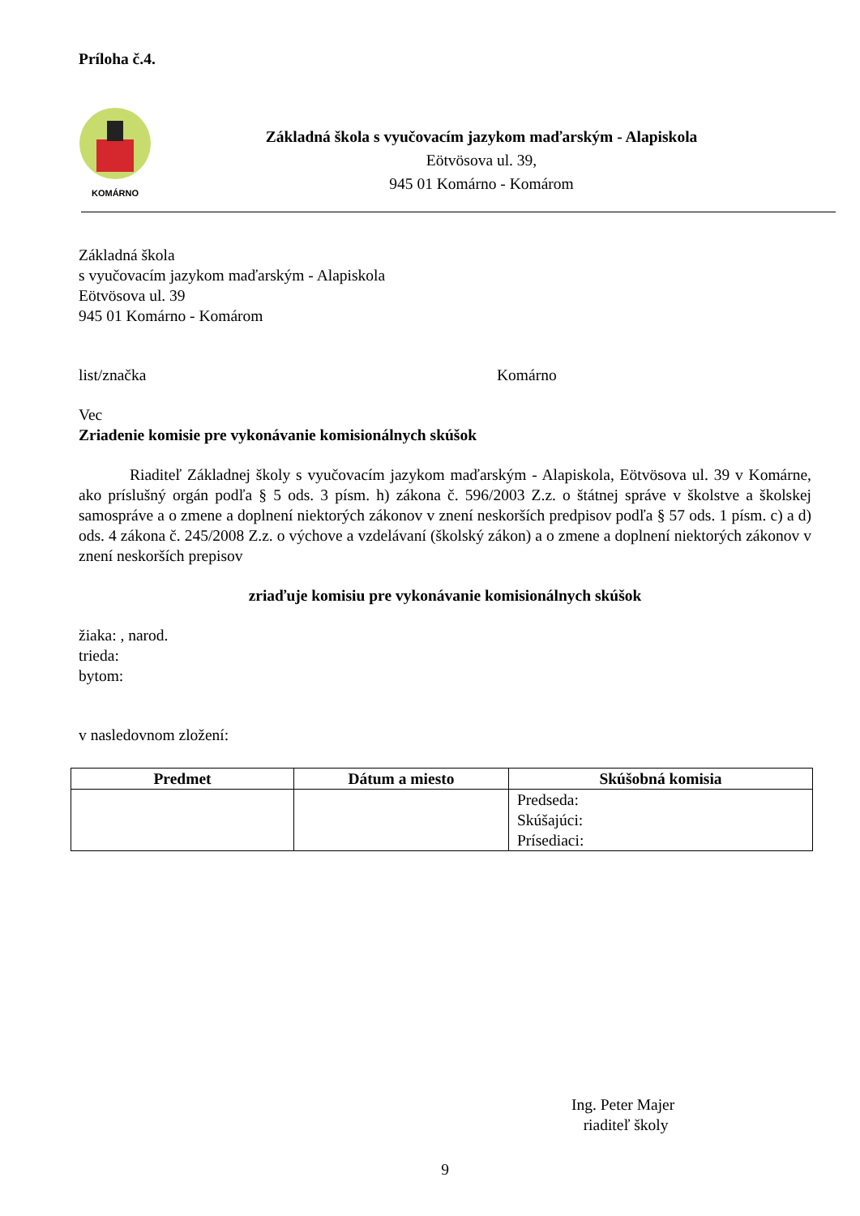Príloha č.4.
KOMÁRNO
Základná škola s vyučovacím jazykom maďarským - Alapiskola
Eötvösova ul. 39,
945 01 Komárno - Komárom
Základná škola
s vyučovacím jazykom maďarským - Alapiskola
Eötvösova ul. 39
945 01 Komárno - Komárom
list/značka Komárno
Vec
Zriadenie komisie pre vykonávanie komisionálnych skúšok
Riaditeľ Základnej školy s vyučovacím jazykom maďarským - Alapiskola, Eötvösova ul. 39 v Komárne, ako príslušný orgán podľa § 5 ods. 3 písm. h) zákona č. 596/2003 Z.z. o štátnej správe v školstve a školskej samospráve a o zmene a doplnení niektorých zákonov v znení neskorších predpisov podľa § 57 ods. 1 písm. c) a d) ods. 4 zákona č. 245/2008 Z.z. o výchove a vzdelávaní (školský zákon) a o zmene a doplnení niektorých zákonov v znení neskorších prepisov
zriaďuje komisiu pre vykonávanie komisionálnych skúšok
žiaka: , narod.
trieda:
bytom:
v nasledovnom zložení:
| Predmet | Dátum a miesto | Skúšobná komisia |
| --- | --- | --- |
| | | Predseda: Skúšajúci: Prísediaci: |
Ing. Peter Majer
riaditeľ školy
9